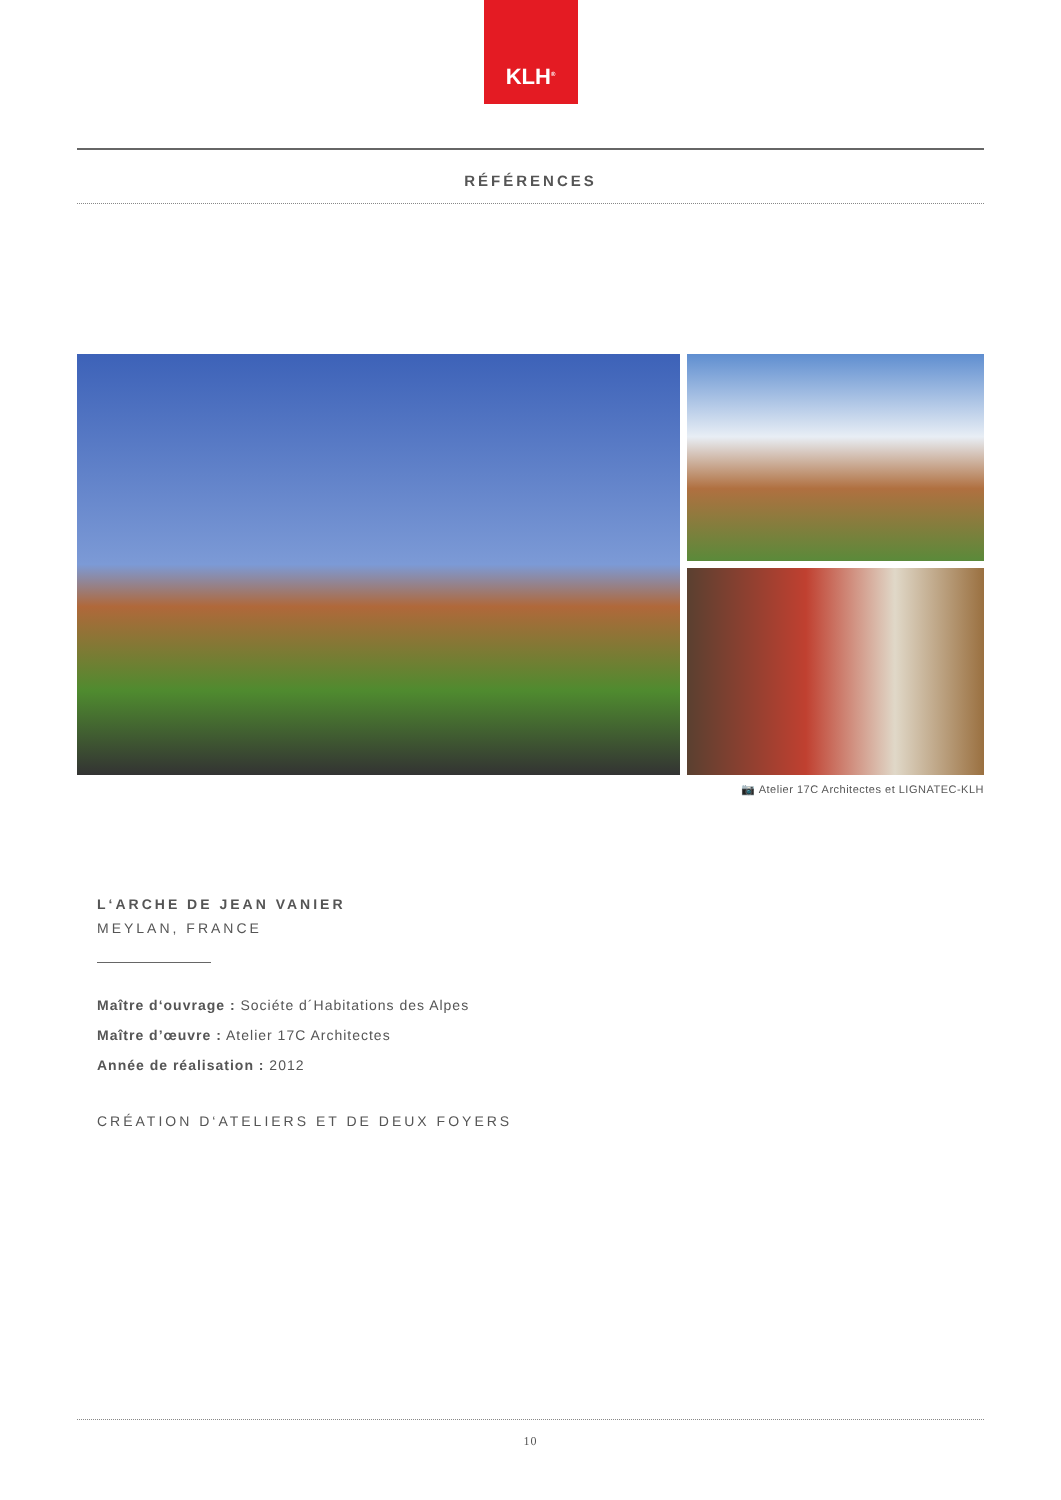KLH<sup>®</sup>
RÉFÉRENCES
📷 Atelier 17C Architectes et LIGNATEC-KLH
L‘ARCHE DE JEAN VANIER
MEYLAN, FRANCE
Maître d‘ouvrage : Sociéte d´Habitations des Alpes
Maître d’œuvre : Atelier 17C Architectes
Année de réalisation : 2012
CRÉATION D‘ATELIERS ET DE DEUX FOYERS
10